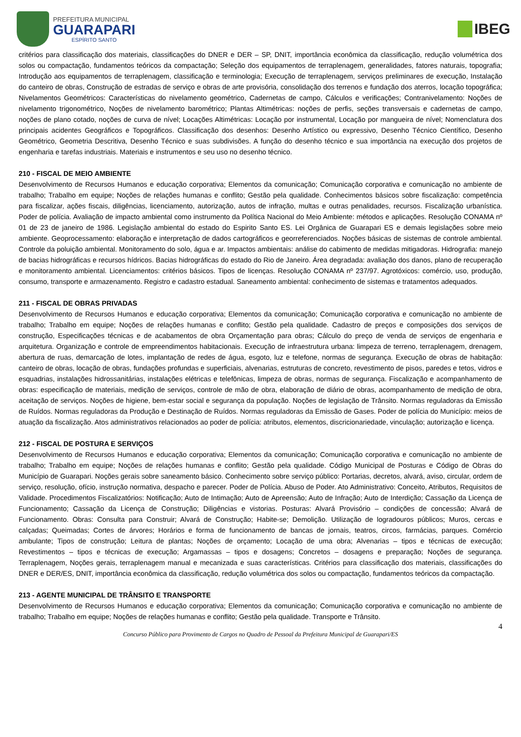PREFEITURA MUNICIPAL
GUARAPARI
ESPÍRITO SANTO
IBEG
critérios para classificação dos materiais, classificações do DNER e DER – SP, DNIT, importância econômica da classificação, redução volumétrica dos solos ou compactação, fundamentos teóricos da compactação; Seleção dos equipamentos de terraplenagem, generalidades, fatores naturais, topografia; Introdução aos equipamentos de terraplenagem, classificação e terminologia; Execução de terraplenagem, serviços preliminares de execução, Instalação do canteiro de obras, Construção de estradas de serviço e obras de arte provisória, consolidação dos terrenos e fundação dos aterros, locação topográfica; Nivelamentos Geométricos: Características do nivelamento geométrico, Cadernetas de campo, Cálculos e verificações; Contranivelamento: Noções de nivelamento trigonométrico, Noções de nivelamento barométrico; Plantas Altimétricas: noções de perfis, seções transversais e cadernetas de campo, noções de plano cotado, noções de curva de nível; Locações Altimétricas: Locação por instrumental, Locação por mangueira de nível; Nomenclatura dos principais acidentes Geográficos e Topográficos. Classificação dos desenhos: Desenho Artístico ou expressivo, Desenho Técnico Científico, Desenho Geométrico, Geometria Descritiva, Desenho Técnico e suas subdivisões. A função do desenho técnico e sua importância na execução dos projetos de engenharia e tarefas industriais. Materiais e instrumentos e seu uso no desenho técnico.
210 - FISCAL DE MEIO AMBIENTE
Desenvolvimento de Recursos Humanos e educação corporativa; Elementos da comunicação; Comunicação corporativa e comunicação no ambiente de trabalho; Trabalho em equipe; Noções de relações humanas e conflito; Gestão pela qualidade. Conhecimentos básicos sobre fiscalização: competência para fiscalizar, ações fiscais, diligências, licenciamento, autorização, autos de infração, multas e outras penalidades, recursos. Fiscalização urbanística. Poder de polícia. Avaliação de impacto ambiental como instrumento da Política Nacional do Meio Ambiente: métodos e aplicações. Resolução CONAMA nº 01 de 23 de janeiro de 1986. Legislação ambiental do estado do Espirito Santo ES. Lei Orgânica de Guarapari ES e demais legislações sobre meio ambiente. Geoprocessamento: elaboração e interpretação de dados cartográficos e georreferenciados. Noções básicas de sistemas de controle ambiental. Controle da poluição ambiental. Monitoramento do solo, água e ar. Impactos ambientais: análise do cabimento de medidas mitigadoras. Hidrografia: manejo de bacias hidrográficas e recursos hídricos. Bacias hidrográficas do estado do Rio de Janeiro. Área degradada: avaliação dos danos, plano de recuperação e monitoramento ambiental. Licenciamentos: critérios básicos. Tipos de licenças. Resolução CONAMA nº 237/97. Agrotóxicos: comércio, uso, produção, consumo, transporte e armazenamento. Registro e cadastro estadual. Saneamento ambiental: conhecimento de sistemas e tratamentos adequados.
211 - FISCAL DE OBRAS PRIVADAS
Desenvolvimento de Recursos Humanos e educação corporativa; Elementos da comunicação; Comunicação corporativa e comunicação no ambiente de trabalho; Trabalho em equipe; Noções de relações humanas e conflito; Gestão pela qualidade. Cadastro de preços e composições dos serviços de construção, Especificações técnicas e de acabamentos de obra Orçamentação para obras; Cálculo do preço de venda de serviços de engenharia e arquitetura. Organização e controle de empreendimentos habitacionais. Execução de infraestrutura urbana: limpeza de terreno, terraplenagem, drenagem, abertura de ruas, demarcação de lotes, implantação de redes de água, esgoto, luz e telefone, normas de segurança. Execução de obras de habitação: canteiro de obras, locação de obras, fundações profundas e superficiais, alvenarias, estruturas de concreto, revestimento de pisos, paredes e tetos, vidros e esquadrias, instalações hidrossanitárias, instalações elétricas e telefônicas, limpeza de obras, normas de segurança. Fiscalização e acompanhamento de obras: especificação de materiais, medição de serviços, controle de mão de obra, elaboração de diário de obras, acompanhamento de medição de obra, aceitação de serviços. Noções de higiene, bem-estar social e segurança da população. Noções de legislação de Trânsito. Normas reguladoras da Emissão de Ruídos. Normas reguladoras da Produção e Destinação de Ruídos. Normas reguladoras da Emissão de Gases. Poder de polícia do Município: meios de atuação da fiscalização. Atos administrativos relacionados ao poder de polícia: atributos, elementos, discricionariedade, vinculação; autorização e licença.
212 - FISCAL DE POSTURA E SERVIÇOS
Desenvolvimento de Recursos Humanos e educação corporativa; Elementos da comunicação; Comunicação corporativa e comunicação no ambiente de trabalho; Trabalho em equipe; Noções de relações humanas e conflito; Gestão pela qualidade. Código Municipal de Posturas e Código de Obras do Município de Guarapari. Noções gerais sobre saneamento básico. Conhecimento sobre serviço público: Portarias, decretos, alvará, aviso, circular, ordem de serviço, resolução, ofício, instrução normativa, despacho e parecer. Poder de Polícia. Abuso de Poder. Ato Administrativo: Conceito, Atributos, Requisitos de Validade. Procedimentos Fiscalizatórios: Notificação; Auto de Intimação; Auto de Apreensão; Auto de Infração; Auto de Interdição; Cassação da Licença de Funcionamento; Cassação da Licença de Construção; Diligências e vistorias. Posturas: Alvará Provisório – condições de concessão; Alvará de Funcionamento. Obras: Consulta para Construir; Alvará de Construção; Habite-se; Demolição. Utilização de logradouros públicos; Muros, cercas e calçadas; Queimadas; Cortes de árvores; Horários e forma de funcionamento de bancas de jornais, teatros, circos, farmácias, parques. Comércio ambulante; Tipos de construção; Leitura de plantas; Noções de orçamento; Locação de uma obra; Alvenarias – tipos e técnicas de execução; Revestimentos – tipos e técnicas de execução; Argamassas – tipos e dosagens; Concretos – dosagens e preparação; Noções de segurança. Terraplenagem, Noções gerais, terraplenagem manual e mecanizada e suas características. Critérios para classificação dos materiais, classificações do DNER e DER/ES, DNIT, importância econômica da classificação, redução volumétrica dos solos ou compactação, fundamentos teóricos da compactação.
213 - AGENTE MUNICIPAL DE TRÂNSITO E TRANSPORTE
Desenvolvimento de Recursos Humanos e educação corporativa; Elementos da comunicação; Comunicação corporativa e comunicação no ambiente de trabalho; Trabalho em equipe; Noções de relações humanas e conflito; Gestão pela qualidade. Transporte e Trânsito.
4
Concurso Público para Provimento de Cargos no Quadro de Pessoal da Prefeitura Municipal de Guarapari/ES